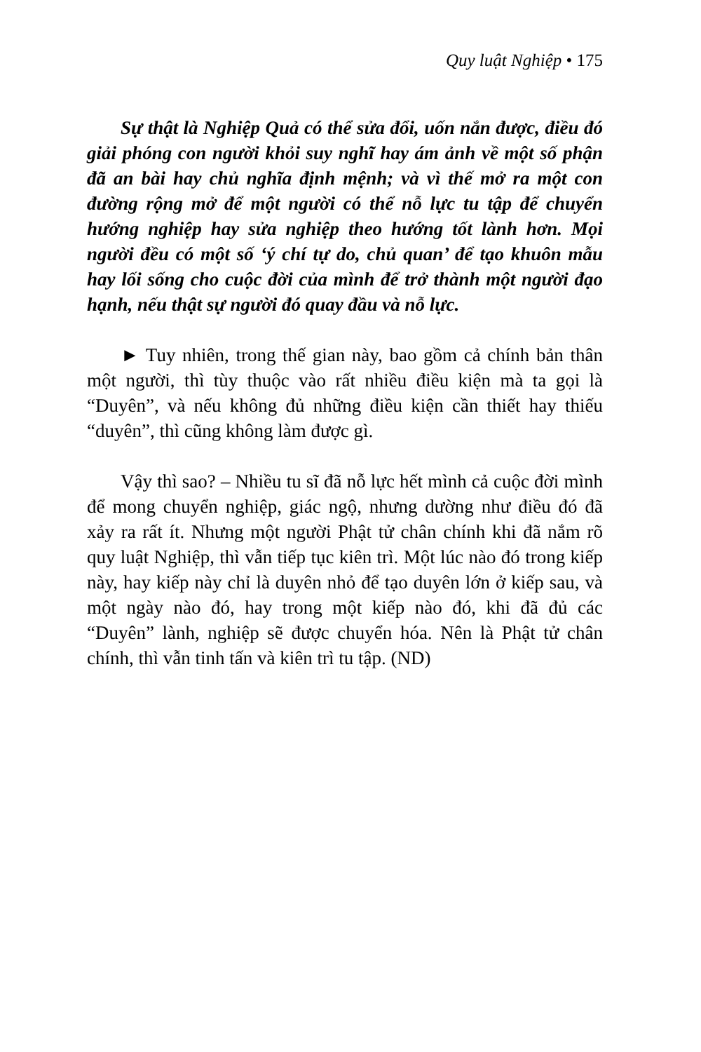Quy luật Nghiệp • 175
Sự thật là Nghiệp Quả có thể sửa đổi, uốn nắn được, điều đó giải phóng con người khỏi suy nghĩ hay ám ảnh về một số phận đã an bài hay chủ nghĩa định mệnh; và vì thế mở ra một con đường rộng mở để một người có thể nỗ lực tu tập để chuyển hướng nghiệp hay sửa nghiệp theo hướng tốt lành hơn. Mọi người đều có một số ‘ý chí tự do, chủ quan’ để tạo khuôn mẫu hay lối sống cho cuộc đời của mình để trở thành một người đạo hạnh, nếu thật sự người đó quay đầu và nỗ lực.
► Tuy nhiên, trong thế gian này, bao gồm cả chính bản thân một người, thì tùy thuộc vào rất nhiều điều kiện mà ta gọi là “Duyên”, và nếu không đủ những điều kiện cần thiết hay thiếu “duyên”, thì cũng không làm được gì.
Vậy thì sao? – Nhiều tu sĩ đã nỗ lực hết mình cả cuộc đời mình để mong chuyển nghiệp, giác ngộ, nhưng dường như điều đó đã xảy ra rất ít. Nhưng một người Phật tử chân chính khi đã nắm rõ quy luật Nghiệp, thì vẫn tiếp tục kiên trì. Một lúc nào đó trong kiếp này, hay kiếp này chỉ là duyên nhỏ để tạo duyên lớn ở kiếp sau, và một ngày nào đó, hay trong một kiếp nào đó, khi đã đủ các “Duyên” lành, nghiệp sẽ được chuyển hóa. Nên là Phật tử chân chính, thì vẫn tinh tấn và kiên trì tu tập. (ND)